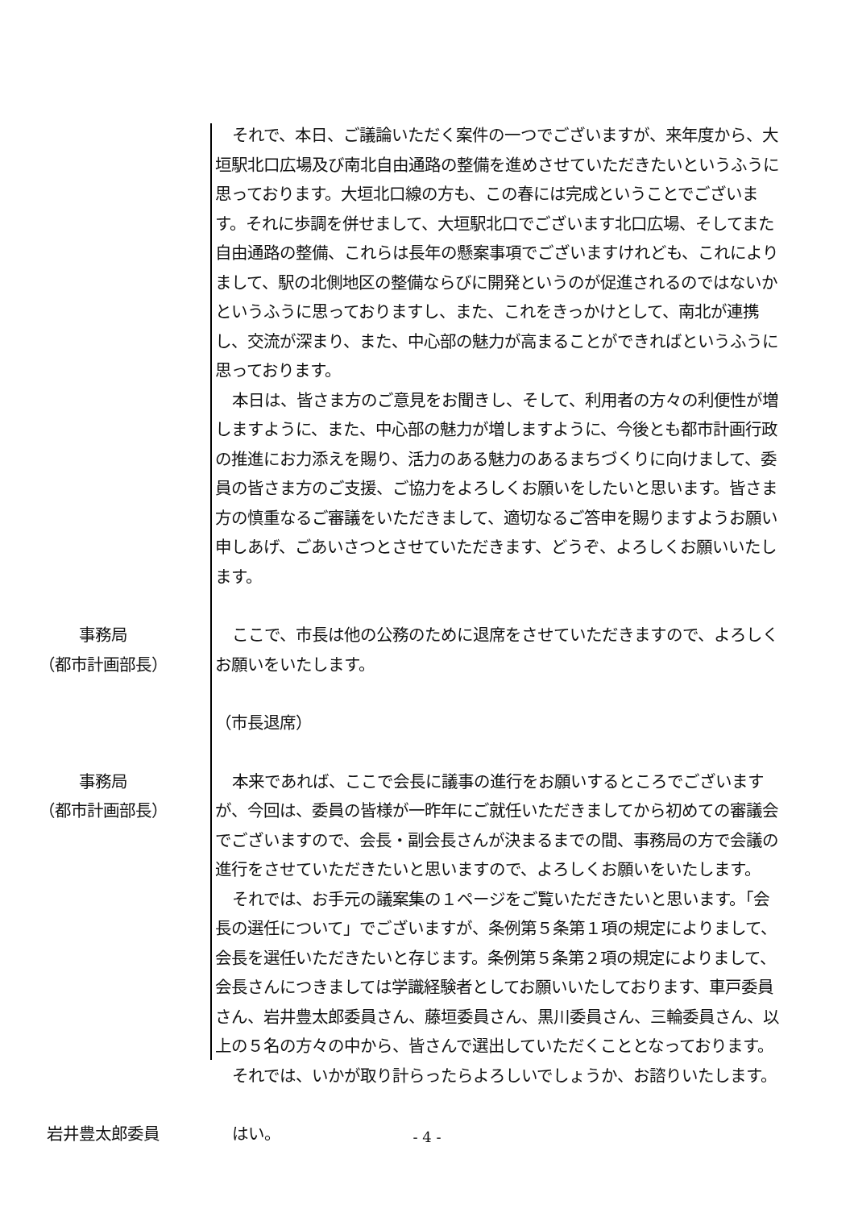それで、本日、ご議論いただく案件の一つでございますが、来年度から、大垣駅北口広場及び南北自由通路の整備を進めさせていただきたいというふうに思っております。大垣北口線の方も、この春には完成ということでございます。それに歩調を併せまして、大垣駅北口でございます北口広場、そしてまた自由通路の整備、これらは長年の懸案事項でございますけれども、これによりまして、駅の北側地区の整備ならびに開発というのが促進されるのではないかというふうに思っておりますし、また、これをきっかけとして、南北が連携し、交流が深まり、また、中心部の魅力が高まることができればというふうに思っております。
本日は、皆さま方のご意見をお聞きし、そして、利用者の方々の利便性が増しますように、また、中心部の魅力が増しますように、今後とも都市計画行政の推進にお力添えを賜り、活力のある魅力のあるまちづくりに向けまして、委員の皆さま方のご支援、ご協力をよろしくお願いをしたいと思います。皆さま方の慎重なるご審議をいただきまして、適切なるご答申を賜りますようお願い申しあげ、ごあいさつとさせていただきます、どうぞ、よろしくお願いいたします。
事務局
（都市計画部長）
ここで、市長は他の公務のために退席をさせていただきますので、よろしくお願いをいたします。
（市長退席）
事務局
（都市計画部長）
本来であれば、ここで会長に議事の進行をお願いするところでございますが、今回は、委員の皆様が一昨年にご就任いただきましてから初めての審議会でございますので、会長・副会長さんが決まるまでの間、事務局の方で会議の進行をさせていただきたいと思いますので、よろしくお願いをいたします。
それでは、お手元の議案集の１ページをご覧いただきたいと思います。「会長の選任について」でございますが、条例第５条第１項の規定によりまして、会長を選任いただきたいと存じます。条例第５条第２項の規定によりまして、会長さんにつきましては学識経験者としてお願いいたしております、車戸委員さん、岩井豊太郎委員さん、藤垣委員さん、黒川委員さん、三輪委員さん、以上の５名の方々の中から、皆さんで選出していただくこととなっております。
それでは、いかが取り計らったらよろしいでしょうか、お諮りいたします。
岩井豊太郎委員 はい。
- 4 -